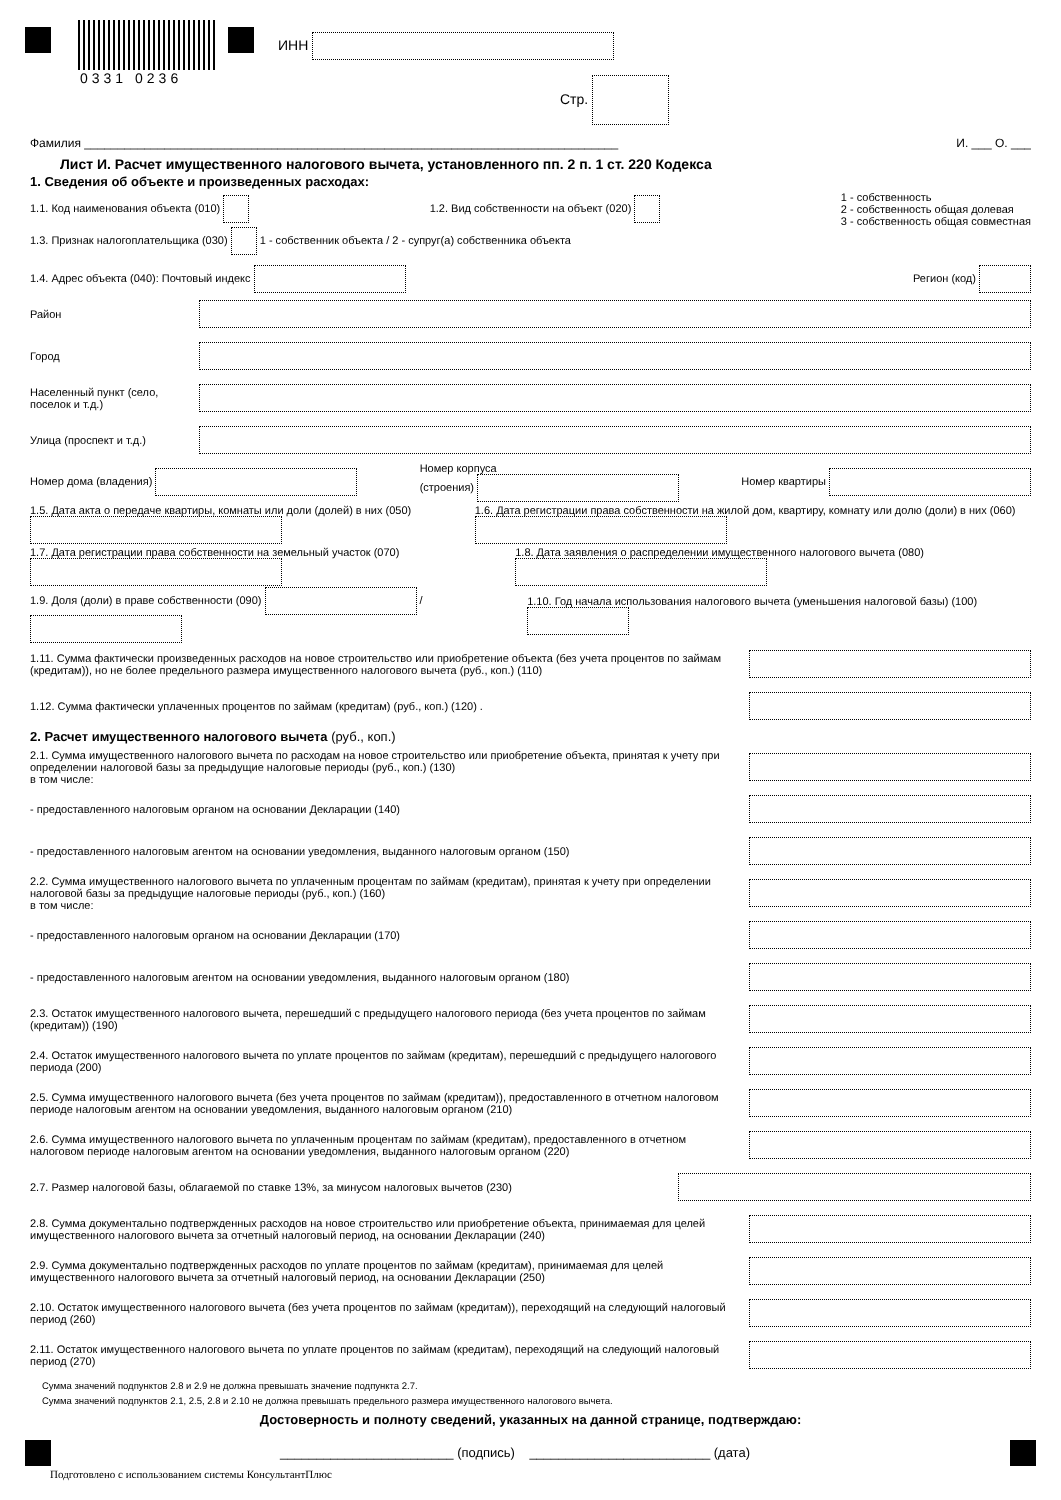0331 0236
ИНН
Стр.
Фамилия ________________________________________________________________________________ И. ___ О. ___
Лист И. Расчет имущественного налогового вычета, установленного пп. 2 п. 1 ст. 220 Кодекса
1. Сведения об объекте и произведенных расходах:
1.1. Код наименования объекта (010) 1.2. Вид собственности на объект (020) 1 - собственность
2 - собственность общая долевая
3 - собственность общая совместная
1.3. Признак налогоплательщика (030) 1 - собственник объекта / 2 - супруг(а) собственника объекта
1.4. Адрес объекта (040): Почтовый индекс Регион (код)
Район
Город
Населенный пункт (село,
поселок и т.д.)
Улица (проспект и т.д.)
Номер дома (владения) Номер корпуса
(строения) Номер квартиры
1.5. Дата акта о передаче квартиры, комнаты или доли (долей) в них (050) 1.6. Дата регистрации права собственности на жилой дом, квартиру, комнату или долю (доли) в них (060)
1.7. Дата регистрации права собственности на земельный участок (070) 1.8. Дата заявления о распределении имущественного налогового вычета (080)
1.9. Доля (доли) в праве собственности (090) / 1.10. Год начала использования налогового вычета (уменьшения налоговой базы) (100)
1.11. Сумма фактически произведенных расходов на новое строительство или приобретение объекта (без учета процентов по займам (кредитам)), но не более предельного размера имущественного налогового вычета (руб., коп.) (110)
1.12. Сумма фактически уплаченных процентов по займам (кредитам) (руб., коп.) (120) .
2. Расчет имущественного налогового вычета (руб., коп.)
2.1. Сумма имущественного налогового вычета по расходам на новое строительство или приобретение объекта, принятая к учету при определении налоговой базы за предыдущие налоговые периоды (руб., коп.) (130)
в том числе:
- предоставленного налоговым органом на основании Декларации (140)
- предоставленного налоговым агентом на основании уведомления, выданного налоговым органом (150)
2.2. Сумма имущественного налогового вычета по уплаченным процентам по займам (кредитам), принятая к учету при определении налоговой базы за предыдущие налоговые периоды (руб., коп.) (160)
в том числе:
- предоставленного налоговым органом на основании Декларации (170)
- предоставленного налоговым агентом на основании уведомления, выданного налоговым органом (180)
2.3. Остаток имущественного налогового вычета, перешедший с предыдущего налогового периода (без учета процентов по займам (кредитам)) (190)
2.4. Остаток имущественного налогового вычета по уплате процентов по займам (кредитам), перешедший с предыдущего налогового периода (200)
2.5. Сумма имущественного налогового вычета (без учета процентов по займам (кредитам)), предоставленного в отчетном налоговом периоде налоговым агентом на основании уведомления, выданного налоговым органом (210)
2.6. Сумма имущественного налогового вычета по уплаченным процентам по займам (кредитам), предоставленного в отчетном налоговом периоде налоговым агентом на основании уведомления, выданного налоговым органом (220)
2.7. Размер налоговой базы, облагаемой по ставке 13%, за минусом налоговых вычетов (230)
2.8. Сумма документально подтвержденных расходов на новое строительство или приобретение объекта, принимаемая для целей имущественного налогового вычета за отчетный налоговый период, на основании Декларации (240)
2.9. Сумма документально подтвержденных расходов по уплате процентов по займам (кредитам), принимаемая для целей имущественного налогового вычета за отчетный налоговый период, на основании Декларации (250)
2.10. Остаток имущественного налогового вычета (без учета процентов по займам (кредитам)), переходящий на следующий налоговый период (260)
2.11. Остаток имущественного налогового вычета по уплате процентов по займам (кредитам), переходящий на следующий налоговый период (270)
Сумма значений подпунктов 2.8 и 2.9 не должна превышать значение подпункта 2.7.
Сумма значений подпунктов 2.1, 2.5, 2.8 и 2.10 не должна превышать предельного размера имущественного налогового вычета.
Достоверность и полноту сведений, указанных на данной странице, подтверждаю:
________________________ (подпись) _________________________ (дата)
Подготовлено с использованием системы КонсультантПлюс